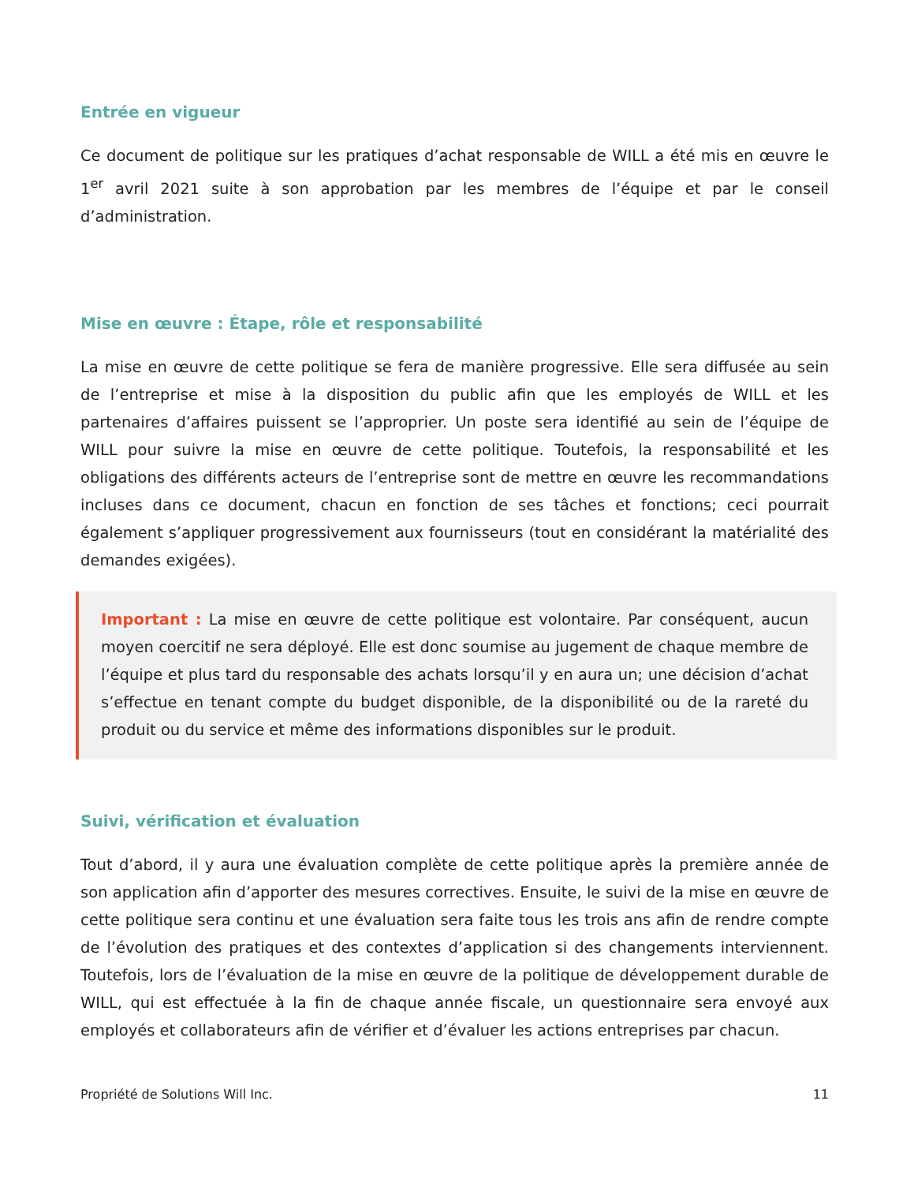Entrée en vigueur
Ce document de politique sur les pratiques d’achat responsable de WILL a été mis en œuvre le 1<sup>er</sup> avril 2021 suite à son approbation par les membres de l’équipe et par le conseil d’administration.
Mise en œuvre : Étape, rôle et responsabilité
La mise en œuvre de cette politique se fera de manière progressive. Elle sera diffusée au sein de l’entreprise et mise à la disposition du public afin que les employés de WILL et les partenaires d’affaires puissent se l’approprier. Un poste sera identifié au sein de l’équipe de WILL pour suivre la mise en œuvre de cette politique. Toutefois, la responsabilité et les obligations des différents acteurs de l’entreprise sont de mettre en œuvre les recommandations incluses dans ce document, chacun en fonction de ses tâches et fonctions; ceci pourrait également s’appliquer progressivement aux fournisseurs (tout en considérant la matérialité des demandes exigées).
Important : La mise en œuvre de cette politique est volontaire. Par conséquent, aucun moyen coercitif ne sera déployé. Elle est donc soumise au jugement de chaque membre de l’équipe et plus tard du responsable des achats lorsqu’il y en aura un; une décision d’achat s’effectue en tenant compte du budget disponible, de la disponibilité ou de la rareté du produit ou du service et même des informations disponibles sur le produit.
Suivi, vérification et évaluation
Tout d’abord, il y aura une évaluation complète de cette politique après la première année de son application afin d’apporter des mesures correctives. Ensuite, le suivi de la mise en œuvre de cette politique sera continu et une évaluation sera faite tous les trois ans afin de rendre compte de l’évolution des pratiques et des contextes d’application si des changements interviennent. Toutefois, lors de l’évaluation de la mise en œuvre de la politique de développement durable de WILL, qui est effectuée à la fin de chaque année fiscale, un questionnaire sera envoyé aux employés et collaborateurs afin de vérifier et d’évaluer les actions entreprises par chacun.
Propriété de Solutions Will Inc. 11